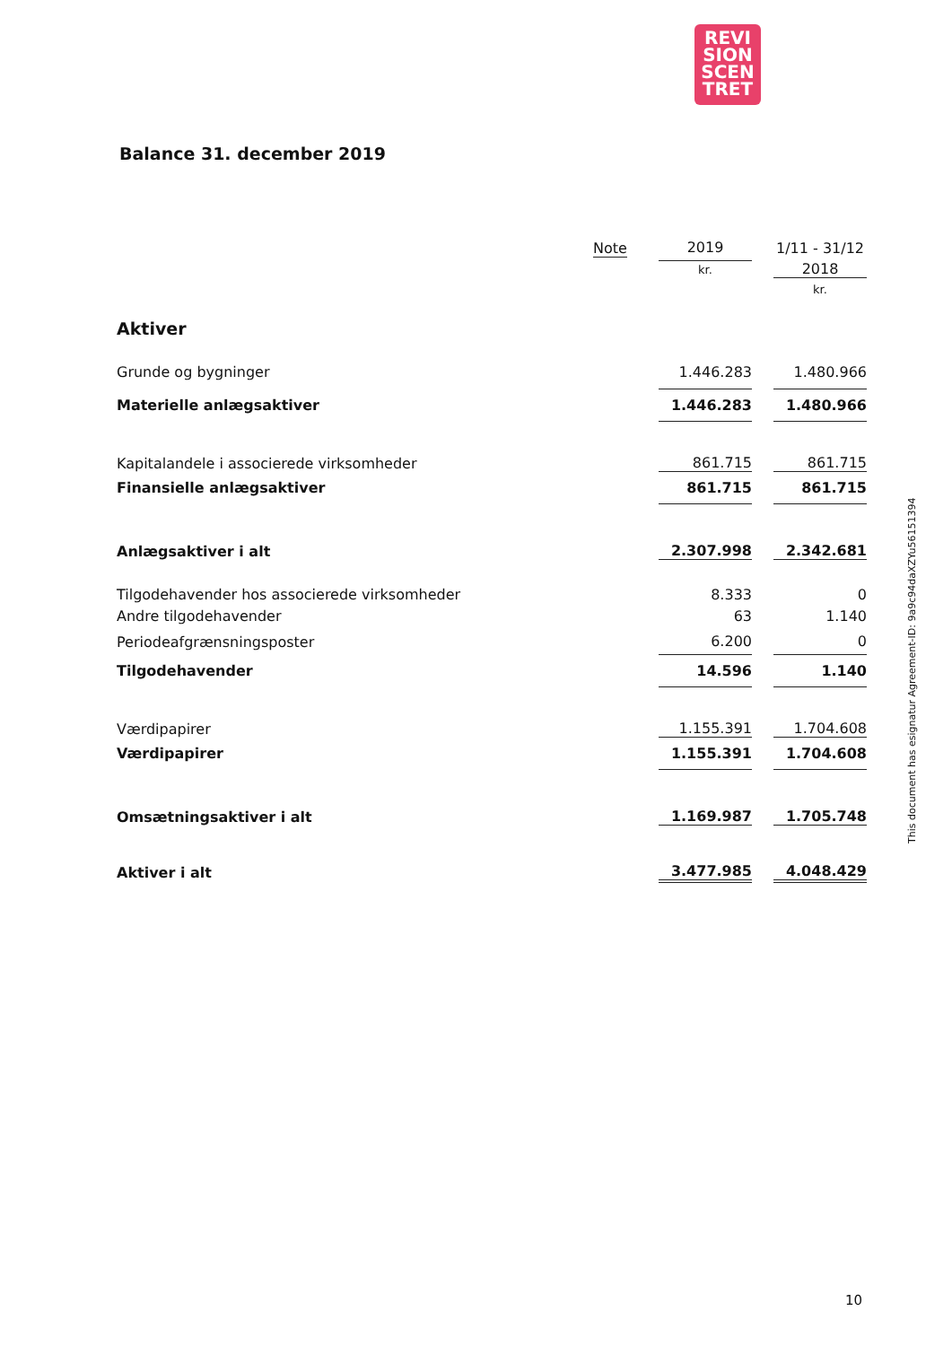REVI
SION
SCEN
TRET
Balance 31. december 2019
| | Note | | 2019 | | 1/11 - 31/12 |
| --- | --- | --- | --- | --- | --- |
| | | | kr. | | 2018 |
| | | | | | kr. |
| Aktiver | | | | | |
| Grunde og bygninger | | | 1.446.283 | | 1.480.966 |
| Materielle anlægsaktiver | | | 1.446.283 | | 1.480.966 |
| Kapitalandele i associerede virksomheder | | | 861.715 | | 861.715 |
| Finansielle anlægsaktiver | | | 861.715 | | 861.715 |
| Anlægsaktiver i alt | | | 2.307.998 | | 2.342.681 |
| Tilgodehavender hos associerede virksomheder | | | 8.333 | | 0 |
| Andre tilgodehavender | | | 63 | | 1.140 |
| Periodeafgrænsningsposter | | | 6.200 | | 0 |
| Tilgodehavender | | | 14.596 | | 1.140 |
| Værdipapirer | | | 1.155.391 | | 1.704.608 |
| Værdipapirer | | | 1.155.391 | | 1.704.608 |
| Omsætningsaktiver i alt | | | 1.169.987 | | 1.705.748 |
| Aktiver i alt | | | 3.477.985 | | 4.048.429 |
This document has esignatur Agreement-ID: 9a9c94daXZYu56151394
10